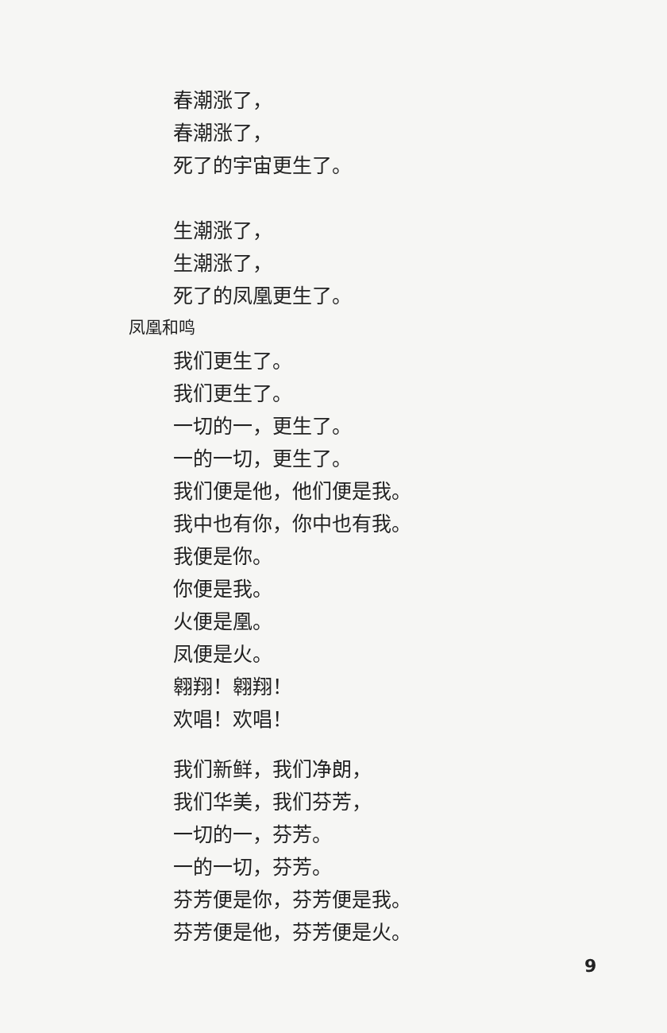春潮涨了，
春潮涨了，
死了的宇宙更生了。
生潮涨了，
生潮涨了，
死了的凤凰更生了。
凤凰和鸣
我们更生了。
我们更生了。
一切的一，更生了。
一的一切，更生了。
我们便是他，他们便是我。
我中也有你，你中也有我。
我便是你。
你便是我。
火便是凰。
凤便是火。
翱翔！翱翔！
欢唱！欢唱！
我们新鲜，我们净朗，
我们华美，我们芬芳，
一切的一，芬芳。
一的一切，芬芳。
芬芳便是你，芬芳便是我。
芬芳便是他，芬芳便是火。
9